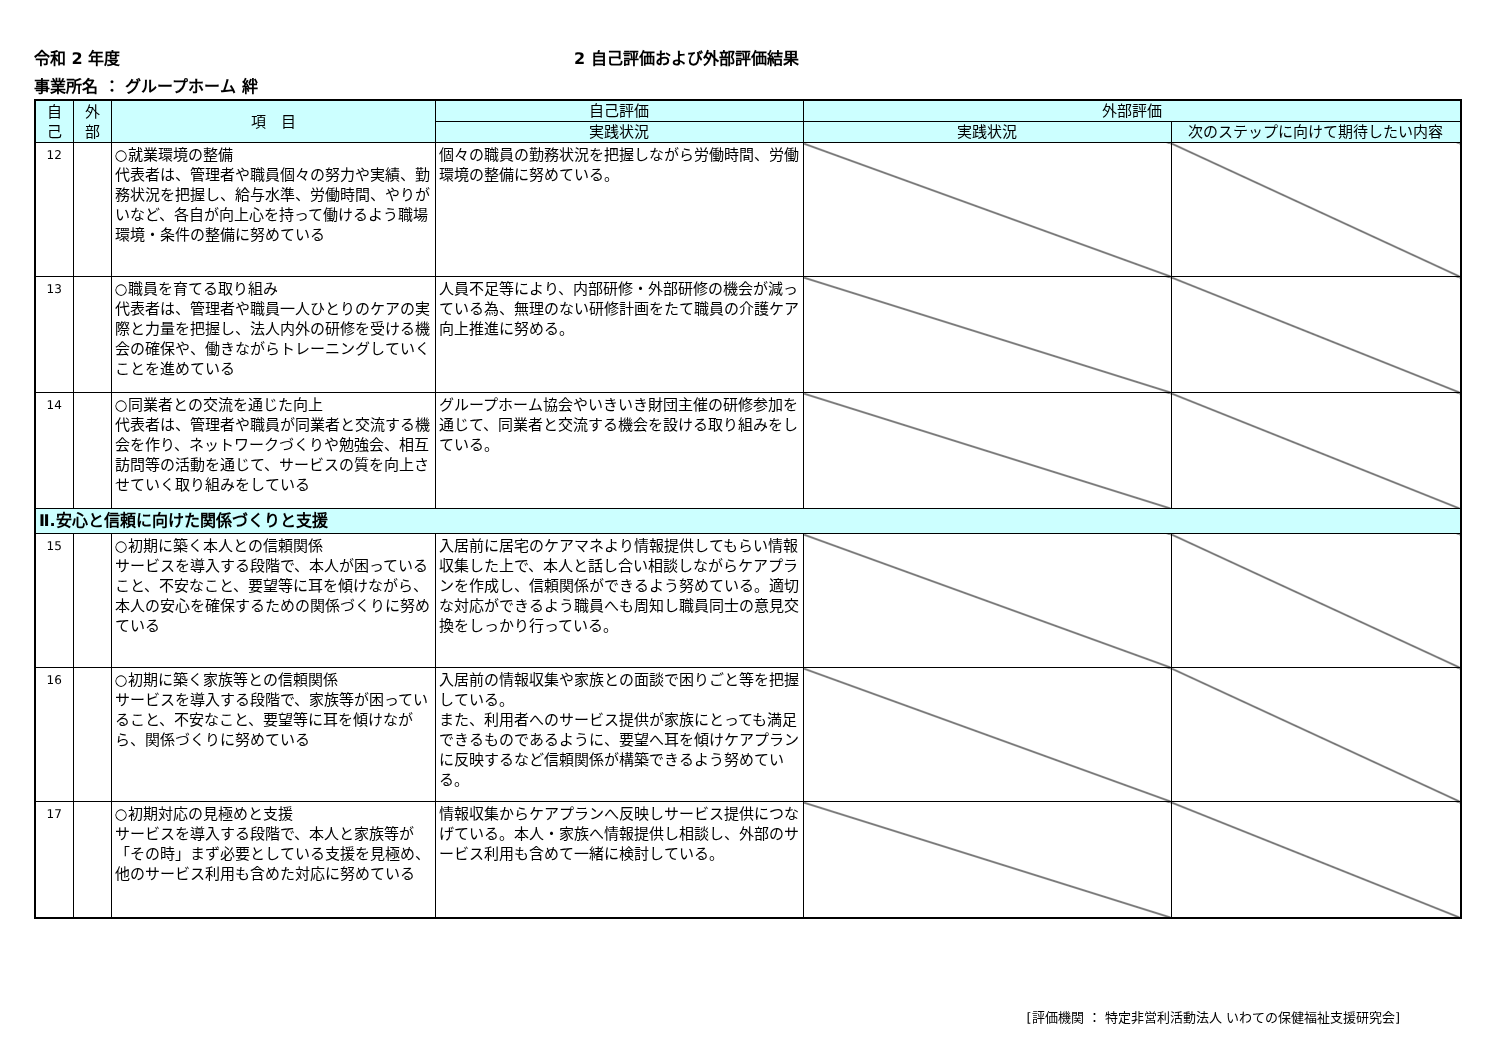令和 2 年度 2 自己評価および外部評価結果
事業所名 ： グループホーム 絆
| 自 己 | 外 部 | 項 目 | 自己評価 | 外部評価 | |
| --- | --- | --- | --- | --- | --- |
| | | | 実践状況 | 実践状況 | 次のステップに向けて期待したい内容 |
| 12 | | ○就業環境の整備 代表者は、管理者や職員個々の努力や実績、勤務状況を把握し、給与水準、労働時間、やりがいなど、各自が向上心を持って働けるよう職場環境・条件の整備に努めている | 個々の職員の勤務状況を把握しながら労働時間、労働環境の整備に努めている。 | | |
| 13 | | ○職員を育てる取り組み 代表者は、管理者や職員一人ひとりのケアの実際と力量を把握し、法人内外の研修を受ける機会の確保や、働きながらトレーニングしていくことを進めている | 人員不足等により、内部研修・外部研修の機会が減っている為、無理のない研修計画をたて職員の介護ケア向上推進に努める。 | | |
| 14 | | ○同業者との交流を通じた向上 代表者は、管理者や職員が同業者と交流する機会を作り、ネットワークづくりや勉強会、相互訪問等の活動を通じて、サービスの質を向上させていく取り組みをしている | グループホーム協会やいきいき財団主催の研修参加を通じて、同業者と交流する機会を設ける取り組みをしている。 | | |
| Ⅱ.安心と信頼に向けた関係づくりと支援 | | | | | |
| 15 | | ○初期に築く本人との信頼関係 サービスを導入する段階で、本人が困っていること、不安なこと、要望等に耳を傾けながら、本人の安心を確保するための関係づくりに努めている | 入居前に居宅のケアマネより情報提供してもらい情報収集した上で、本人と話し合い相談しながらケアプランを作成し、信頼関係ができるよう努めている。適切な対応ができるよう職員へも周知し職員同士の意見交換をしっかり行っている。 | | |
| 16 | | ○初期に築く家族等との信頼関係 サービスを導入する段階で、家族等が困っていること、不安なこと、要望等に耳を傾けながら、関係づくりに努めている | 入居前の情報収集や家族との面談で困りごと等を把握している。 また、利用者へのサービス提供が家族にとっても満足できるものであるように、要望へ耳を傾けケアプランに反映するなど信頼関係が構築できるよう努めている。 | | |
| 17 | | ○初期対応の見極めと支援 サービスを導入する段階で、本人と家族等が「その時」まず必要としている支援を見極め、他のサービス利用も含めた対応に努めている | 情報収集からケアプランへ反映しサービス提供につなげている。本人・家族へ情報提供し相談し、外部のサービス利用も含めて一緒に検討している。 | | |
[評価機関 ： 特定非営利活動法人 いわての保健福祉支援研究会]